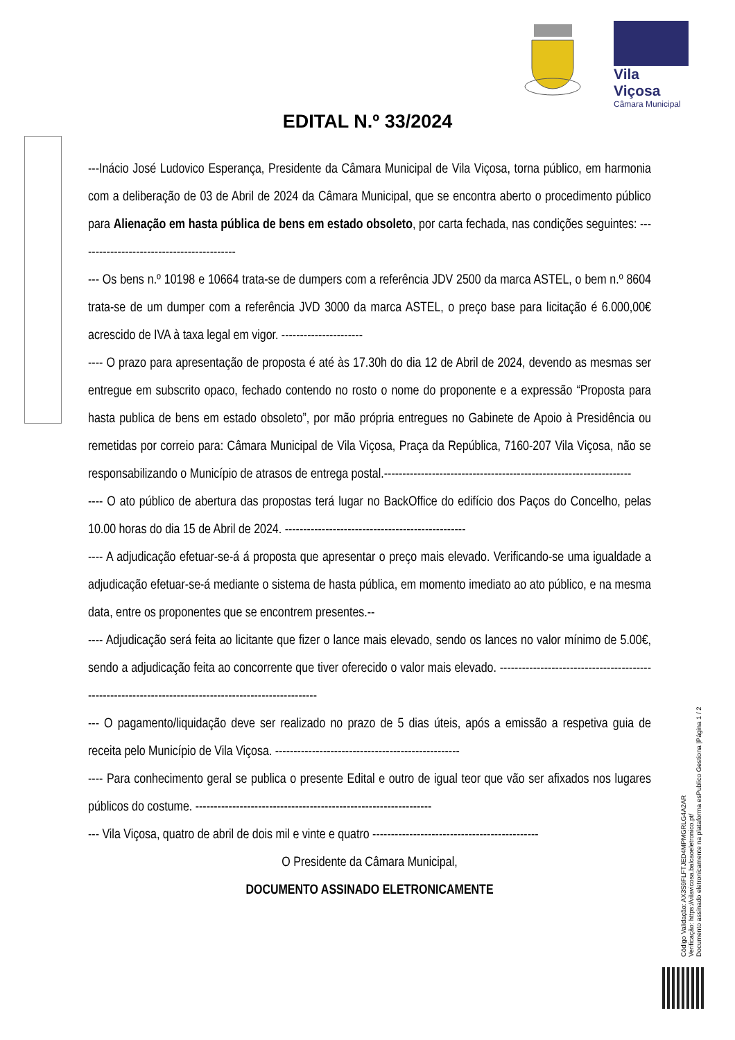Vila Viçosa
Câmara Municipal
EDITAL N.º 33/2024
---Inácio José Ludovico Esperança, Presidente da Câmara Municipal de Vila Viçosa, torna público, em harmonia com a deliberação de 03 de Abril de 2024 da Câmara Municipal, que se encontra aberto o procedimento público para Alienação em hasta pública de bens em estado obsoleto, por carta fechada, nas condições seguintes: -------------------------------------------
--- Os bens n.º 10198 e 10664 trata-se de dumpers com a referência JDV 2500 da marca ASTEL, o bem n.º 8604 trata-se de um dumper com a referência JVD 3000 da marca ASTEL, o preço base para licitação é 6.000,00€ acrescido de IVA à taxa legal em vigor. ----------------------
---- O prazo para apresentação de proposta é até às 17.30h do dia 12 de Abril de 2024, devendo as mesmas ser entregue em subscrito opaco, fechado contendo no rosto o nome do proponente e a expressão “Proposta para hasta publica de bens em estado obsoleto”, por mão própria entregues no Gabinete de Apoio à Presidência ou remetidas por correio para: Câmara Municipal de Vila Viçosa, Praça da República, 7160-207 Vila Viçosa, não se responsabilizando o Município de atrasos de entrega postal.-------------------------------------------------------------------
---- O ato público de abertura das propostas terá lugar no BackOffice do edifício dos Paços do Concelho, pelas 10.00 horas do dia 15 de Abril de 2024. -------------------------------------------------
---- A adjudicação efetuar-se-á á proposta que apresentar o preço mais elevado. Verificando-se uma igualdade a adjudicação efetuar-se-á mediante o sistema de hasta pública, em momento imediato ao ato público, e na mesma data, entre os proponentes que se encontrem presentes.--
---- Adjudicação será feita ao licitante que fizer o lance mais elevado, sendo os lances no valor mínimo de 5.00€, sendo a adjudicação feita ao concorrente que tiver oferecido o valor mais elevado. -------------------------------------------------------------------------------------------------------
--- O pagamento/liquidação deve ser realizado no prazo de 5 dias úteis, após a emissão a respetiva guia de receita pelo Município de Vila Viçosa. --------------------------------------------------
---- Para conhecimento geral se publica o presente Edital e outro de igual teor que vão ser afixados nos lugares públicos do costume. ----------------------------------------------------------------
--- Vila Viçosa, quatro de abril de dois mil e vinte e quatro ---------------------------------------------
O Presidente da Câmara Municipal,
DOCUMENTO ASSINADO ELETRONICAMENTE
Código Validação: AX3S9FLFTJED4MPMGRLG4A2AR
Verificação: https://vilavicosa.balcaoeletronico.pt/
Documento assinado eletronicamente na plataforma esPublico Gestiona |Página 1 / 2